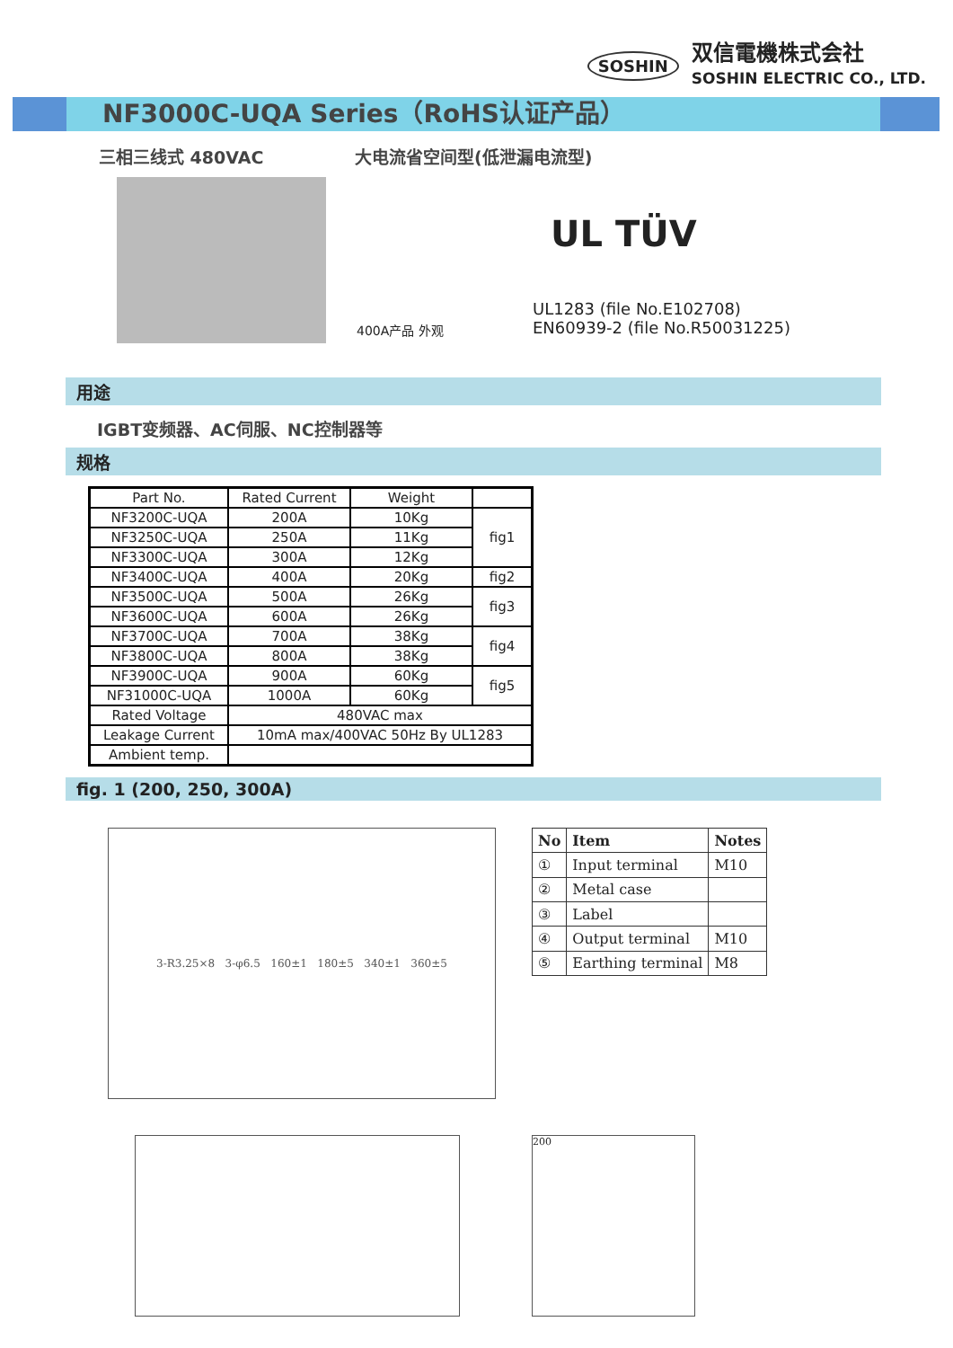SOSHIN
双信電機株式会社
SOSHIN ELECTRIC CO., LTD.
NF3000C-UQA Series（RoHS认证产品）
三相三线式 480VAC 大电流省空间型(低泄漏电流型)
400A产品 外观
UL TÜV
UL1283 (file No.E102708)
EN60939-2 (file No.R50031225)
用途
IGBT变频器、AC伺服、NC控制器等
规格
| Part No. | Rated Current | Weight | |
| NF3200C-UQA | 200A | 10Kg | fig1 |
| NF3250C-UQA | 250A | 11Kg | |
| NF3300C-UQA | 300A | 12Kg | |
| NF3400C-UQA | 400A | 20Kg | fig2 |
| NF3500C-UQA | 500A | 26Kg | fig3 |
| NF3600C-UQA | 600A | 26Kg | |
| NF3700C-UQA | 700A | 38Kg | fig4 |
| NF3800C-UQA | 800A | 38Kg | |
| NF3900C-UQA | 900A | 60Kg | fig5 |
| NF31000C-UQA | 1000A | 60Kg | |
| Rated Voltage | 480VAC max | | |
| Leakage Current | 10mA max/400VAC 50Hz By UL1283 | | |
| Ambient temp. | | | |
fig. 1 (200, 250, 300A)
3-R3.25×8 3-φ6.5 160±1 180±5 340±1 360±5
| No | Item | Notes |
| --- | --- | --- |
| ① | Input terminal | M10 |
| ② | Metal case | |
| ③ | Label | |
| ④ | Output terminal | M10 |
| ⑤ | Earthing terminal | M8 |
200